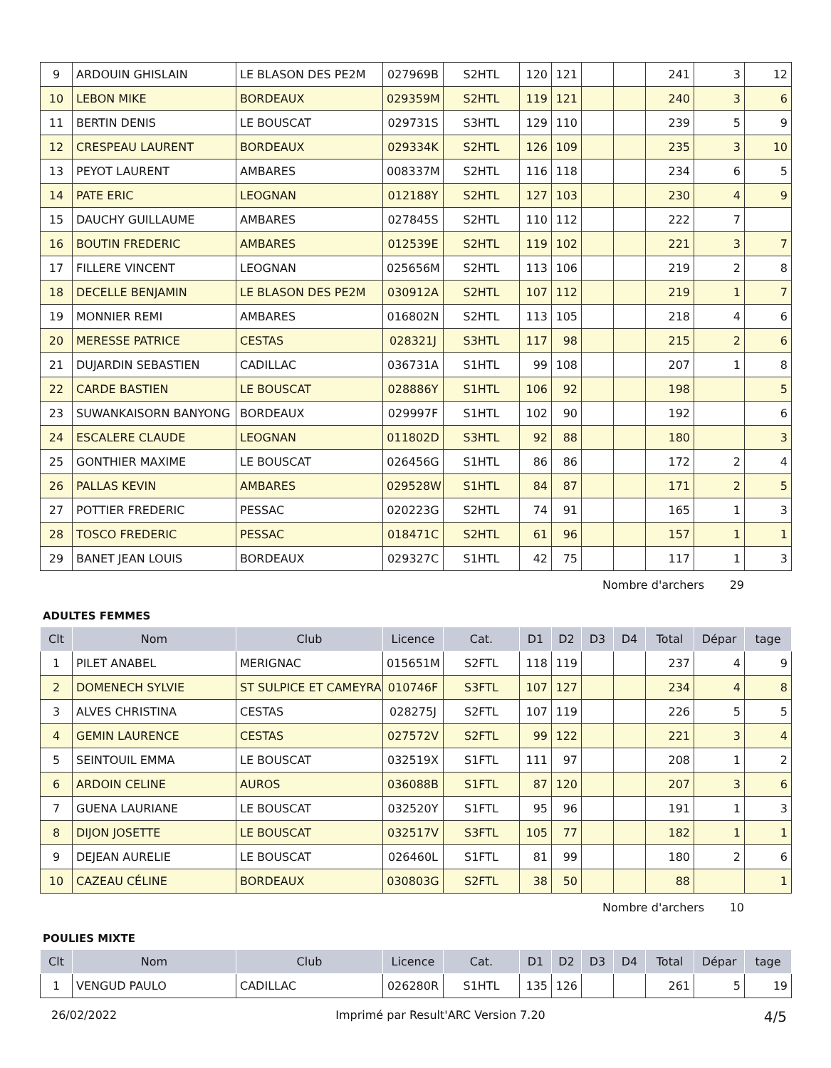| 9 | ARDOUIN GHISLAIN | LE BLASON DES PE2M | 027969B | S2HTL | 120 | 121 | | | 241 | 3 | 12 |
| 10 | LEBON MIKE | BORDEAUX | 029359M | S2HTL | 119 | 121 | | | 240 | 3 | 6 |
| 11 | BERTIN DENIS | LE BOUSCAT | 029731S | S3HTL | 129 | 110 | | | 239 | 5 | 9 |
| 12 | CRESPEAU LAURENT | BORDEAUX | 029334K | S2HTL | 126 | 109 | | | 235 | 3 | 10 |
| 13 | PEYOT LAURENT | AMBARES | 008337M | S2HTL | 116 | 118 | | | 234 | 6 | 5 |
| 14 | PATE ERIC | LEOGNAN | 012188Y | S2HTL | 127 | 103 | | | 230 | 4 | 9 |
| 15 | DAUCHY GUILLAUME | AMBARES | 027845S | S2HTL | 110 | 112 | | | 222 | 7 | |
| 16 | BOUTIN FREDERIC | AMBARES | 012539E | S2HTL | 119 | 102 | | | 221 | 3 | 7 |
| 17 | FILLERE VINCENT | LEOGNAN | 025656M | S2HTL | 113 | 106 | | | 219 | 2 | 8 |
| 18 | DECELLE BENJAMIN | LE BLASON DES PE2M | 030912A | S2HTL | 107 | 112 | | | 219 | 1 | 7 |
| 19 | MONNIER REMI | AMBARES | 016802N | S2HTL | 113 | 105 | | | 218 | 4 | 6 |
| 20 | MERESSE PATRICE | CESTAS | 028321J | S3HTL | 117 | 98 | | | 215 | 2 | 6 |
| 21 | DUJARDIN SEBASTIEN | CADILLAC | 036731A | S1HTL | 99 | 108 | | | 207 | 1 | 8 |
| 22 | CARDE BASTIEN | LE BOUSCAT | 028886Y | S1HTL | 106 | 92 | | | 198 | | 5 |
| 23 | SUWANKAISORN BANYONG | BORDEAUX | 029997F | S1HTL | 102 | 90 | | | 192 | | 6 |
| 24 | ESCALERE CLAUDE | LEOGNAN | 011802D | S3HTL | 92 | 88 | | | 180 | | 3 |
| 25 | GONTHIER MAXIME | LE BOUSCAT | 026456G | S1HTL | 86 | 86 | | | 172 | 2 | 4 |
| 26 | PALLAS KEVIN | AMBARES | 029528W | S1HTL | 84 | 87 | | | 171 | 2 | 5 |
| 27 | POTTIER FREDERIC | PESSAC | 020223G | S2HTL | 74 | 91 | | | 165 | 1 | 3 |
| 28 | TOSCO FREDERIC | PESSAC | 018471C | S2HTL | 61 | 96 | | | 157 | 1 | 1 |
| 29 | BANET JEAN LOUIS | BORDEAUX | 029327C | S1HTL | 42 | 75 | | | 117 | 1 | 3 |
Nombre d'archers 29
ADULTES FEMMES
| Clt | Nom | Club | Licence | Cat. | D1 | D2 | D3 | D4 | Total | Dépar | tage |
| --- | --- | --- | --- | --- | --- | --- | --- | --- | --- | --- | --- |
| 1 | PILET ANABEL | MERIGNAC | 015651M | S2FTL | 118 | 119 | | | 237 | 4 | 9 |
| 2 | DOMENECH SYLVIE | ST SULPICE ET CAMEYRA | 010746F | S3FTL | 107 | 127 | | | 234 | 4 | 8 |
| 3 | ALVES CHRISTINA | CESTAS | 028275J | S2FTL | 107 | 119 | | | 226 | 5 | 5 |
| 4 | GEMIN LAURENCE | CESTAS | 027572V | S2FTL | 99 | 122 | | | 221 | 3 | 4 |
| 5 | SEINTOUIL EMMA | LE BOUSCAT | 032519X | S1FTL | 111 | 97 | | | 208 | 1 | 2 |
| 6 | ARDOIN CELINE | AUROS | 036088B | S1FTL | 87 | 120 | | | 207 | 3 | 6 |
| 7 | GUENA LAURIANE | LE BOUSCAT | 032520Y | S1FTL | 95 | 96 | | | 191 | 1 | 3 |
| 8 | DIJON JOSETTE | LE BOUSCAT | 032517V | S3FTL | 105 | 77 | | | 182 | 1 | 1 |
| 9 | DEJEAN AURELIE | LE BOUSCAT | 026460L | S1FTL | 81 | 99 | | | 180 | 2 | 6 |
| 10 | CAZEAU CÉLINE | BORDEAUX | 030803G | S2FTL | 38 | 50 | | | 88 | | 1 |
Nombre d'archers 10
POULIES MIXTE
| Clt | Nom | Club | Licence | Cat. | D1 | D2 | D3 | D4 | Total | Dépar | tage |
| --- | --- | --- | --- | --- | --- | --- | --- | --- | --- | --- | --- |
| 1 | VENGUD PAULO | CADILLAC | 026280R | S1HTL | 135 | 126 | | | 261 | 5 | 19 |
26/02/2022 Imprimé par Result'ARC Version 7.20 4/5